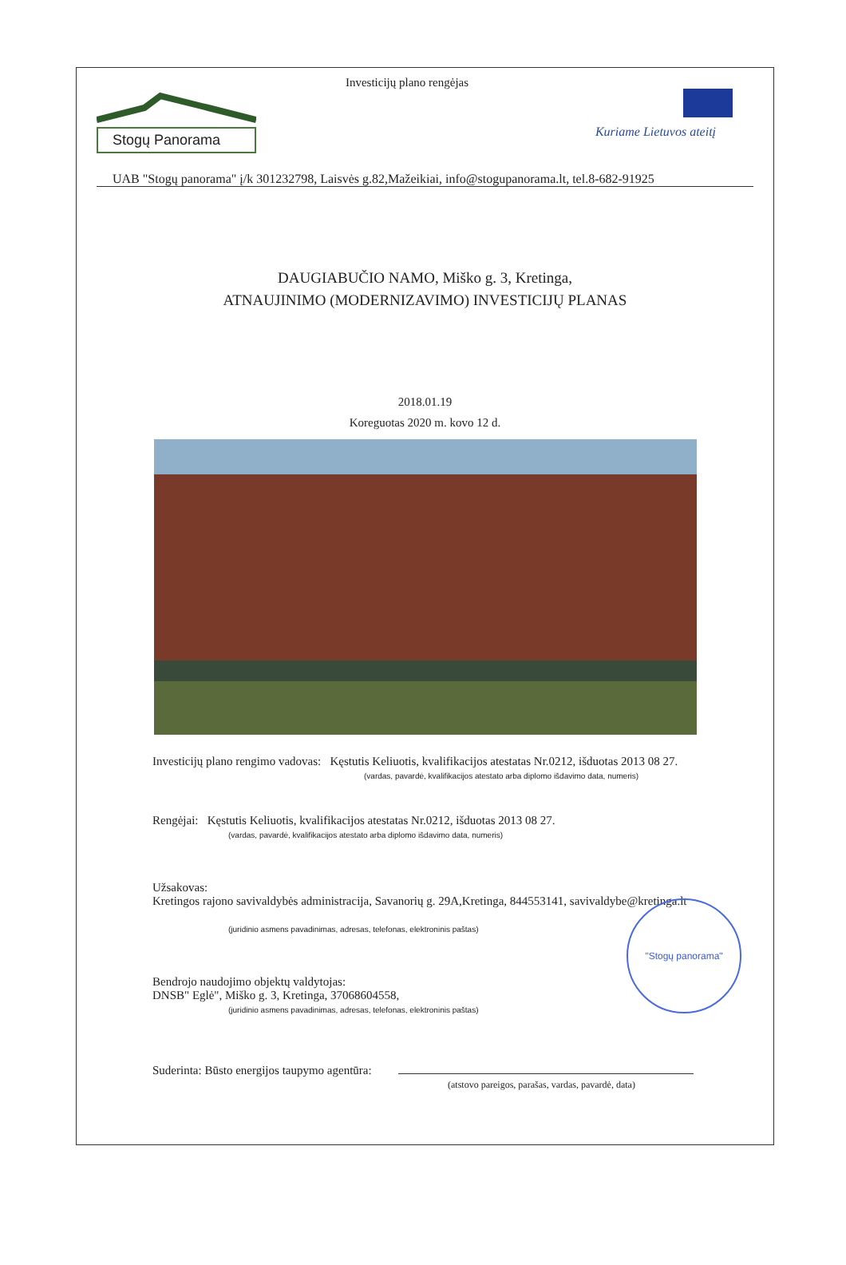Stogų Panorama
Investicijų plano rengėjas
Kuriame Lietuvos ateitį
UAB "Stogų panorama" į/k 301232798, Laisvės g.82,Mažeikiai, info@stogupanorama.lt, tel.8-682-91925
DAUGIABUČIO NAMO, Miško g. 3, Kretinga,
ATNAUJINIMO (MODERNIZAVIMO) INVESTICIJŲ PLANAS
2018.01.19
Koreguotas 2020 m. kovo 12 d.
Investicijų plano rengimo vadovas: Kęstutis Keliuotis, kvalifikacijos atestatas Nr.0212, išduotas 2013 08 27.
(vardas, pavardė, kvalifikacijos atestato arba diplomo išdavimo data, numeris)
Rengėjai: Kęstutis Keliuotis, kvalifikacijos atestatas Nr.0212, išduotas 2013 08 27.
(vardas, pavardė, kvalifikacijos atestato arba diplomo išdavimo data, numeris)
Užsakovas:
Kretingos rajono savivaldybės administracija, Savanorių g. 29A,Kretinga, 844553141, savivaldybe@kretinga.lt
(juridinio asmens pavadinimas, adresas, telefonas, elektroninis paštas)
Bendrojo naudojimo objektų valdytojas:
DNSB" Eglė", Miško g. 3, Kretinga, 37068604558,
(juridinio asmens pavadinimas, adresas, telefonas, elektroninis paštas)
Suderinta: Būsto energijos taupymo agentūra:
(atstovo pareigos, parašas, vardas, pavardė, data)
"Stogų panorama"